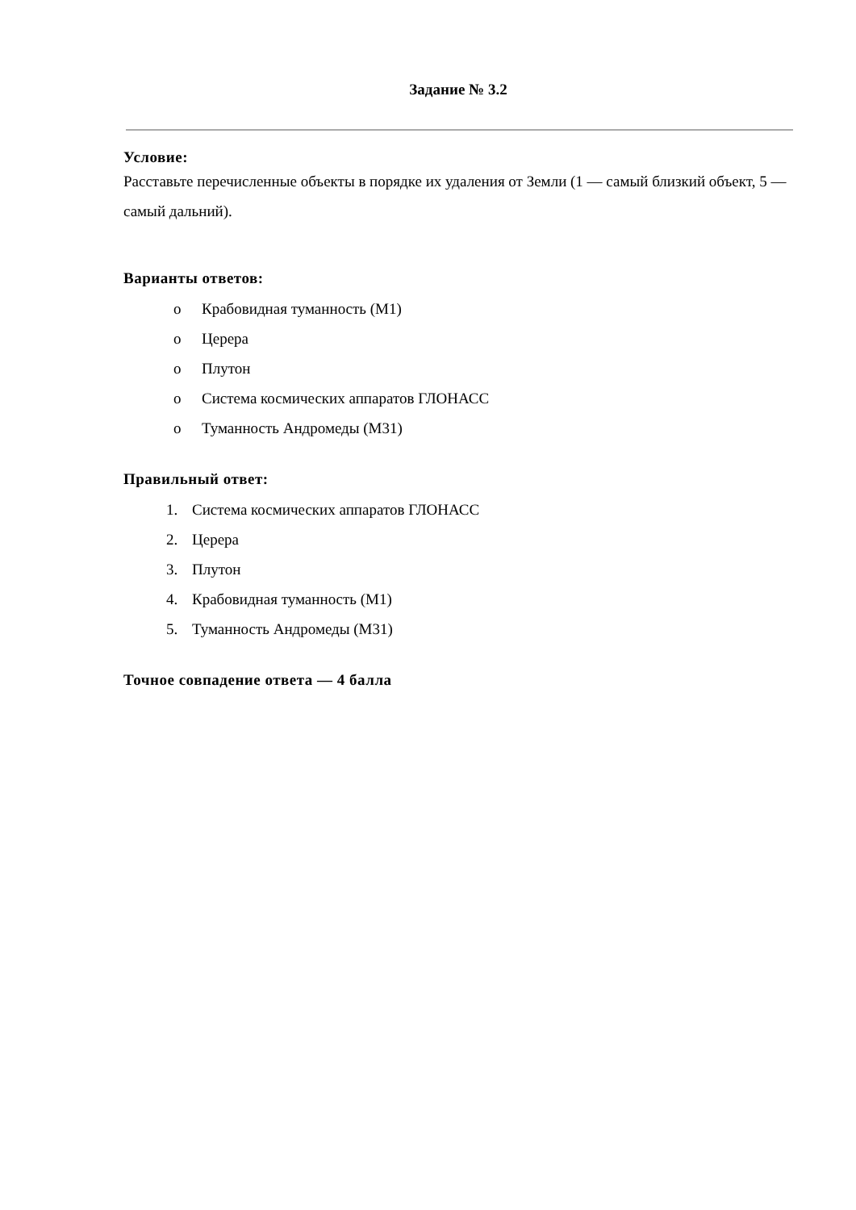Задание № 3.2
Условие:
Расставьте перечисленные объекты в порядке их удаления от Земли (1 — самый близкий объект, 5 — самый дальний).
Варианты ответов:
o Крабовидная туманность (M1)
o Церера
o Плутон
o Система космических аппаратов ГЛОНАСС
o Туманность Андромеды (M31)
Правильный ответ:
1. Система космических аппаратов ГЛОНАСС
2. Церера
3. Плутон
4. Крабовидная туманность (M1)
5. Туманность Андромеды (M31)
Точное совпадение ответа — 4 балла